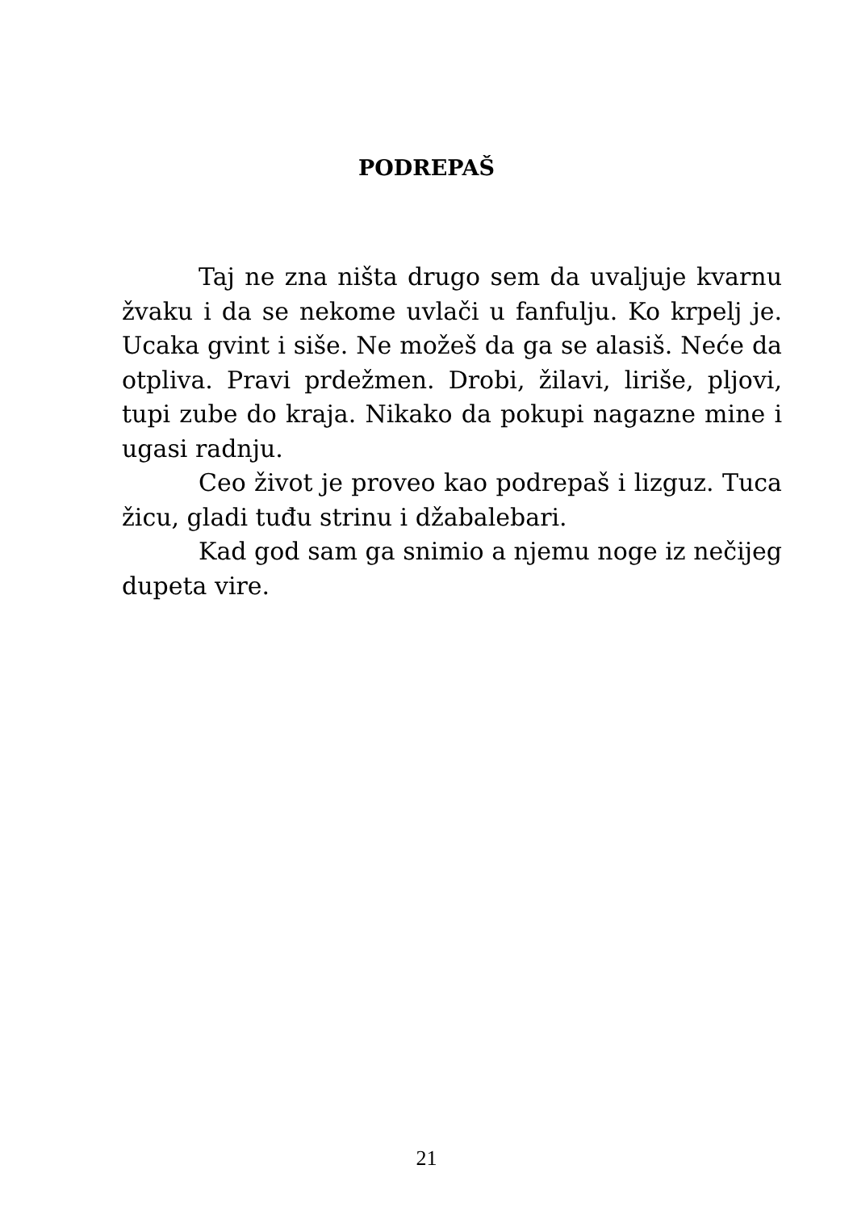PODREPAŠ
Taj ne zna ništa drugo sem da uvaljuje kvarnu žvaku i da se nekome uvlači u fanfulju. Ko krpelj je. Ucaka gvint i siše. Ne možeš da ga se alasiš. Neće da otpliva. Pravi prdežmen. Drobi, žilavi, liriše, pljovi, tupi zube do kraja. Nikako da pokupi nagazne mine i ugasi radnju.
Ceo život je proveo kao podrepaš i lizguz. Tuca žicu, gladi tuđu strinu i džabalebari.
Kad god sam ga snimio a njemu noge iz nečijeg dupeta vire.
21